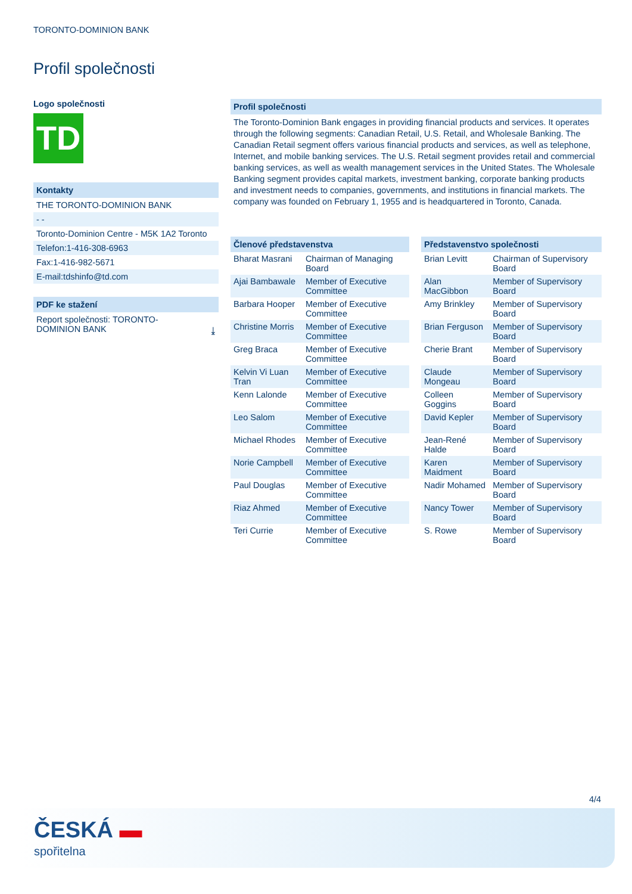TORONTO-DOMINION BANK
Profil společnosti
Logo společnosti
TD
Kontakty
THE TORONTO-DOMINION BANK
- -
Toronto-Dominion Centre - M5K 1A2 Toronto
Telefon:1-416-308-6963
Fax:1-416-982-5671
E-mail:tdshinfo@td.com
PDF ke stažení
Report společnosti: TORONTO-
DOMINION BANK ⤓
Profil společnosti
The Toronto-Dominion Bank engages in providing financial products and services. It operates through the following segments: Canadian Retail, U.S. Retail, and Wholesale Banking. The Canadian Retail segment offers various financial products and services, as well as telephone, Internet, and mobile banking services. The U.S. Retail segment provides retail and commercial banking services, as well as wealth management services in the United States. The Wholesale Banking segment provides capital markets, investment banking, corporate banking products and investment needs to companies, governments, and institutions in financial markets. The company was founded on February 1, 1955 and is headquartered in Toronto, Canada.
Členové představenstva
| Bharat Masrani | Chairman of Managing Board |
| Ajai Bambawale | Member of Executive Committee |
| Barbara Hooper | Member of Executive Committee |
| Christine Morris | Member of Executive Committee |
| Greg Braca | Member of Executive Committee |
| Kelvin Vi Luan Tran | Member of Executive Committee |
| Kenn Lalonde | Member of Executive Committee |
| Leo Salom | Member of Executive Committee |
| Michael Rhodes | Member of Executive Committee |
| Norie Campbell | Member of Executive Committee |
| Paul Douglas | Member of Executive Committee |
| Riaz Ahmed | Member of Executive Committee |
| Teri Currie | Member of Executive Committee |
Představenstvo společnosti
| Brian Levitt | Chairman of Supervisory Board |
| Alan MacGibbon | Member of Supervisory Board |
| Amy Brinkley | Member of Supervisory Board |
| Brian Ferguson | Member of Supervisory Board |
| Cherie Brant | Member of Supervisory Board |
| Claude Mongeau | Member of Supervisory Board |
| Colleen Goggins | Member of Supervisory Board |
| David Kepler | Member of Supervisory Board |
| Jean-René Halde | Member of Supervisory Board |
| Karen Maidment | Member of Supervisory Board |
| Nadir Mohamed | Member of Supervisory Board |
| Nancy Tower | Member of Supervisory Board |
| S. Rowe | Member of Supervisory Board |
4/4
ČESKÁ ▬
spořitelna